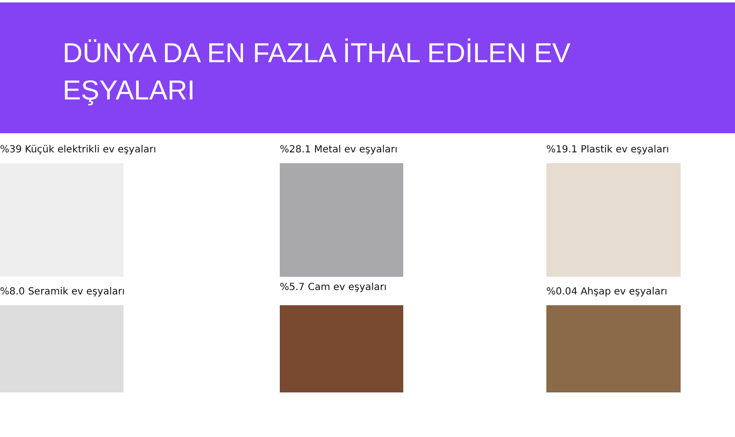DÜNYA DA EN FAZLA İTHAL EDİLEN EV
EŞYALARI
%39 Küçük elektrikli ev eşyaları
%28.1 Metal ev eşyaları %19.1 Plastik ev eşyaları
%8.0 Seramik ev eşyaları %5.7 Cam ev eşyaları %0.04 Ahşap ev eşyaları